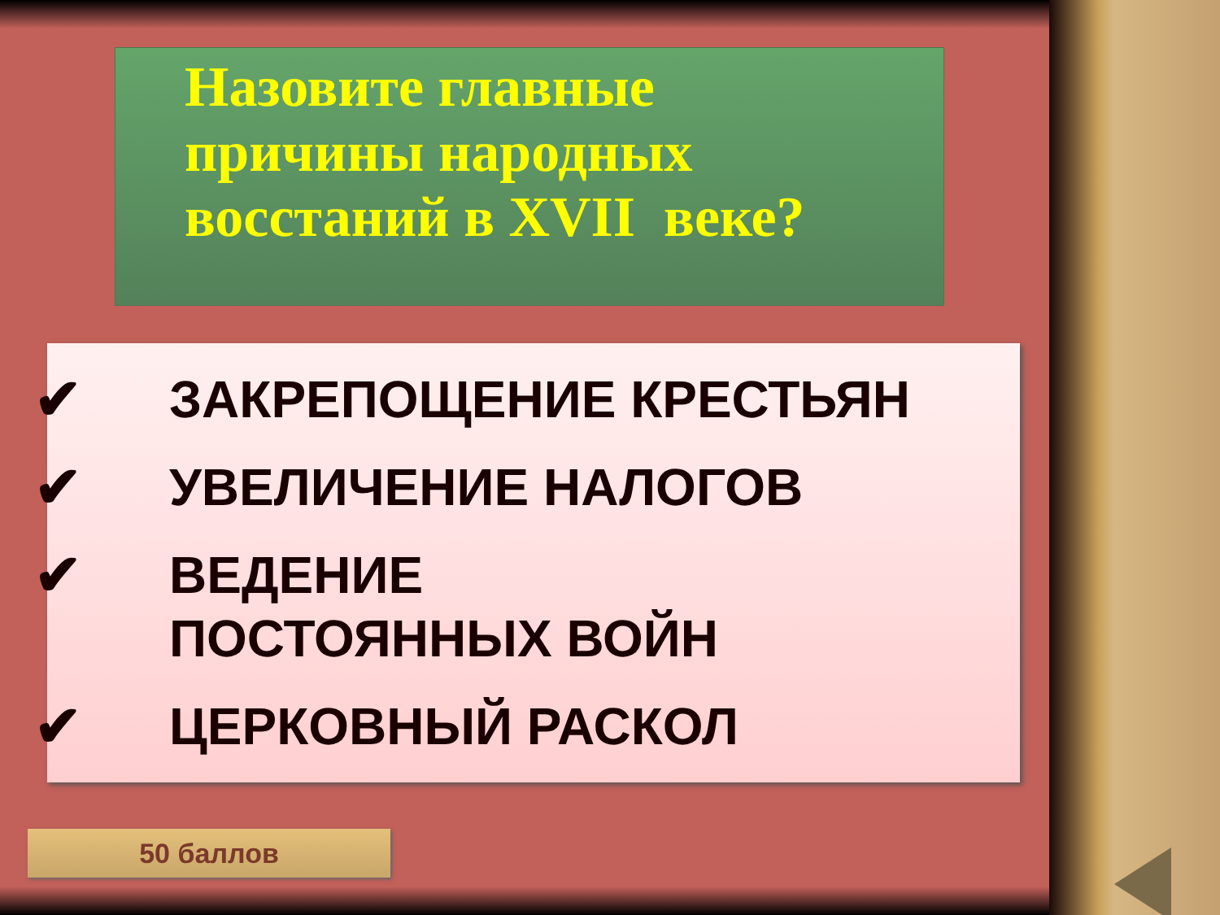Назовите главные
причины народных
восстаний в XVII веке?
✔ ЗАКРЕПОЩЕНИЕ КРЕСТЬЯН
✔ УВЕЛИЧЕНИЕ НАЛОГОВ
✔ ВЕДЕНИЕ ПОСТОЯННЫХ ВОЙН
✔ ЦЕРКОВНЫЙ РАСКОЛ
50 баллов